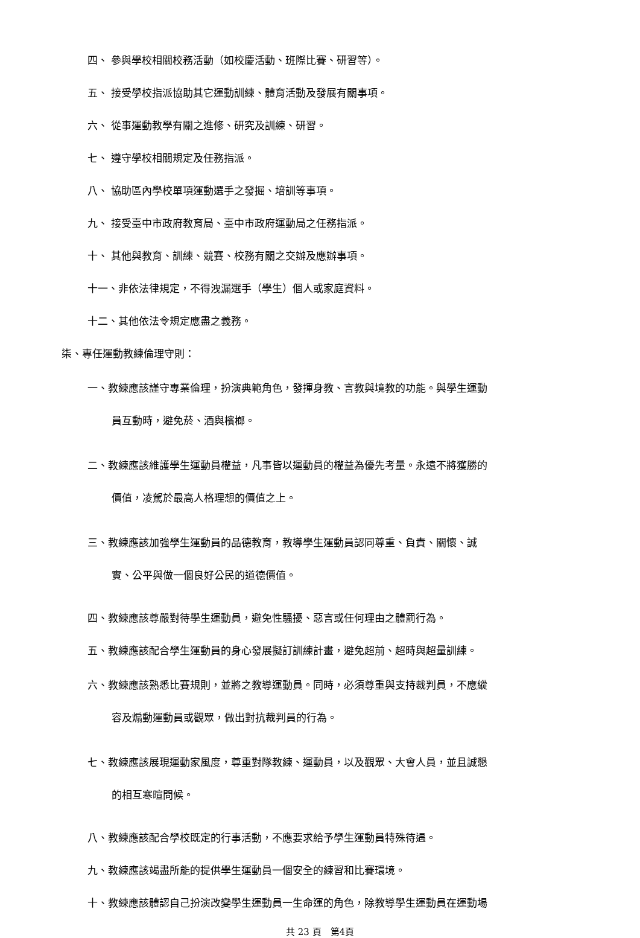四、 參與學校相關校務活動（如校慶活動、班際比賽、研習等）。
五、 接受學校指派協助其它運動訓練、體育活動及發展有關事項。
六、 從事運動教學有關之進修、研究及訓練、研習。
七、 遵守學校相關規定及任務指派。
八、 協助區內學校單項運動選手之發掘、培訓等事項。
九、 接受臺中市政府教育局、臺中市政府運動局之任務指派。
十、 其他與教育、訓練、競賽、校務有關之交辦及應辦事項。
十一、非依法律規定，不得洩漏選手（學生）個人或家庭資料。
十二、其他依法令規定應盡之義務。
柒、專任運動教練倫理守則：
一、教練應該謹守專業倫理，扮演典範角色，發揮身教、言教與境教的功能。與學生運動
員互動時，避免菸、酒與檳榔。
二、教練應該維護學生運動員權益，凡事皆以運動員的權益為優先考量。永遠不將獲勝的
價值，凌駕於最高人格理想的價值之上。
三、教練應該加強學生運動員的品德教育，教導學生運動員認同尊重、負責、關懷、誠
實、公平與做一個良好公民的道德價值。
四、教練應該尊嚴對待學生運動員，避免性騷擾、惡言或任何理由之體罰行為。
五、教練應該配合學生運動員的身心發展擬訂訓練計畫，避免超前、超時與超量訓練。
六、教練應該熟悉比賽規則，並將之教導運動員。同時，必須尊重與支持裁判員，不應縱
容及煽動運動員或觀眾，做出對抗裁判員的行為。
七、教練應該展現運動家風度，尊重對隊教練、運動員，以及觀眾、大會人員，並且誠懇
的相互寒暄問候。
八、教練應該配合學校既定的行事活動，不應要求給予學生運動員特殊待遇。
九、教練應該竭盡所能的提供學生運動員一個安全的練習和比賽環境。
十、教練應該體認自己扮演改變學生運動員一生命運的角色，除教導學生運動員在運動場
共 23 頁　第4頁